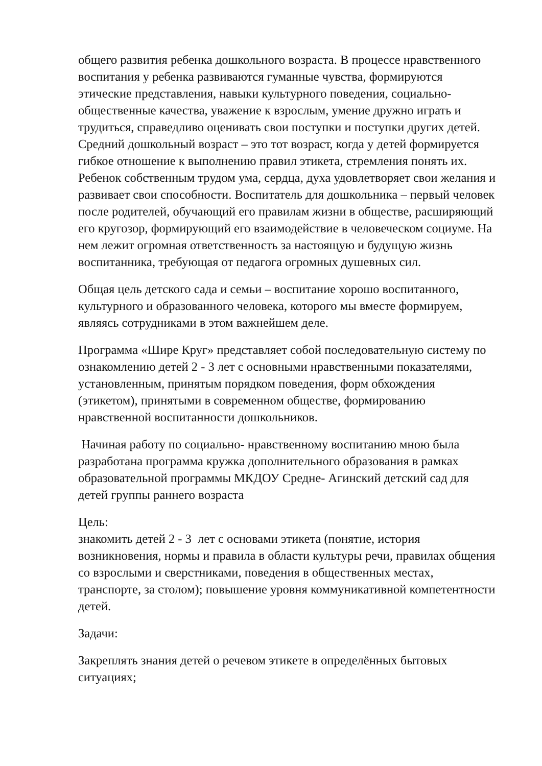общего развития ребенка дошкольного возраста. В процессе нравственного воспитания у ребенка развиваются гуманные чувства, формируются этические представления, навыки культурного поведения, социально-общественные качества, уважение к взрослым, умение дружно играть и трудиться, справедливо оценивать свои поступки и поступки других детей. Средний дошкольный возраст – это тот возраст, когда у детей формируется гибкое отношение к выполнению правил этикета, стремления понять их. Ребенок собственным трудом ума, сердца, духа удовлетворяет свои желания и развивает свои способности. Воспитатель для дошкольника – первый человек после родителей, обучающий его правилам жизни в обществе, расширяющий его кругозор, формирующий его взаимодействие в человеческом социуме. На нем лежит огромная ответственность за настоящую и будущую жизнь воспитанника, требующая от педагога огромных душевных сил.
Общая цель детского сада и семьи – воспитание хорошо воспитанного, культурного и образованного человека, которого мы вместе формируем, являясь сотрудниками в этом важнейшем деле.
Программа «Шире Круг» представляет собой последовательную систему по ознакомлению детей 2 - 3 лет с основными нравственными показателями, установленным, принятым порядком поведения, форм обхождения (этикетом), принятыми в современном обществе, формированию нравственной воспитанности дошкольников.
Начиная работу по социально- нравственному воспитанию мною была разработана программа кружка дополнительного образования в рамках образовательной программы МКДОУ Средне- Агинский детский сад для детей группы раннего возраста
Цель:
знакомить детей 2 - 3 лет с основами этикета (понятие, история возникновения, нормы и правила в области культуры речи, правилах общения со взрослыми и сверстниками, поведения в общественных местах, транспорте, за столом); повышение уровня коммуникативной компетентности детей.
Задачи:
Закреплять знания детей о речевом этикете в определённых бытовых ситуациях;